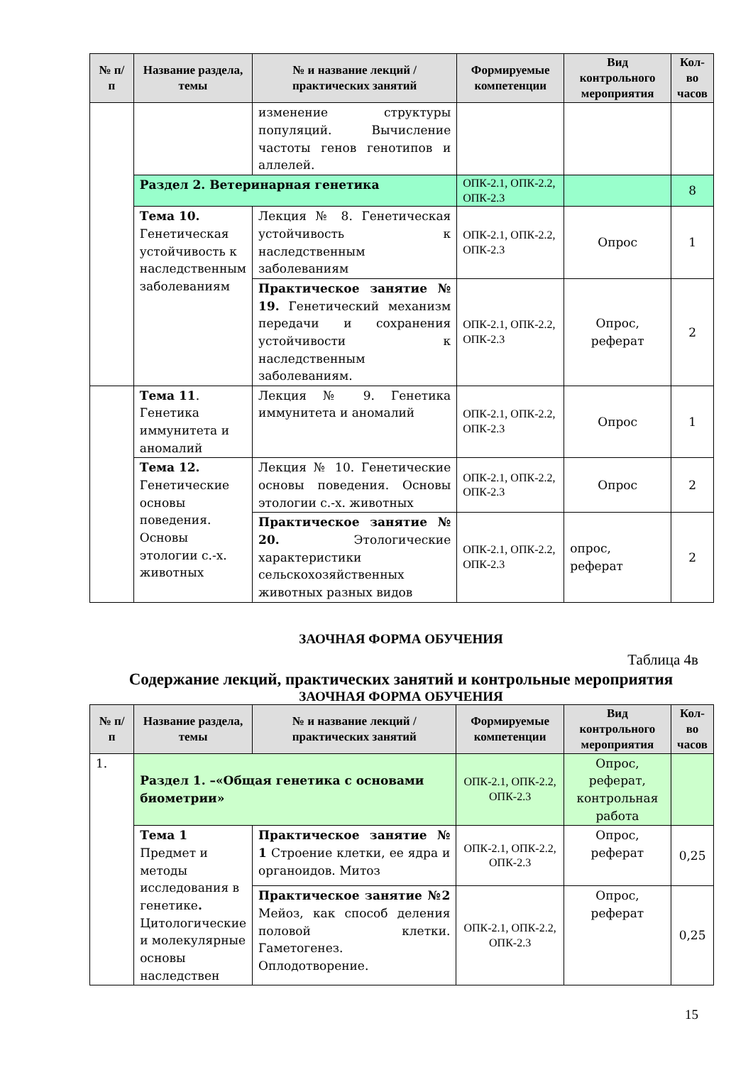| № п/п | Название раздела, темы | № и название лекций / практических занятий | Формируемые компетенции | Вид контрольного мероприятия | Кол-во часов |
| --- | --- | --- | --- | --- | --- |
| | | изменение структуры популяций. Вычисление частоты генов генотипов и аллелей. | | | |
| | Раздел 2. Ветеринарная генетика | | ОПК-2.1, ОПК-2.2, ОПК-2.3 | | 8 |
| | Тема 10. Генетическая устойчивость к наследственным заболеваниям | Лекция № 8. Генетическая устойчивость к наследственным заболеваниям | ОПК-2.1, ОПК-2.2, ОПК-2.3 | Опрос | 1 |
| | | Практическое занятие № 19. Генетический механизм передачи и сохранения устойчивости к наследственным заболеваниям. | ОПК-2.1, ОПК-2.2, ОПК-2.3 | Опрос, реферат | 2 |
| | Тема 11 . Генетика иммунитета и аномалий | Лекция № 9. Генетика иммунитета и аномалий | ОПК-2.1, ОПК-2.2, ОПК-2.3 | Опрос | 1 |
| | Тема 12. Генетические основы поведения. Основы этологии с.-х. животных | Лекция № 10. Генетические основы поведения. Основы этологии с.-х. животных | ОПК-2.1, ОПК-2.2, ОПК-2.3 | Опрос | 2 |
| | | Практическое занятие № 20. Этологические характеристики сельскохозяйственных животных разных видов | ОПК-2.1, ОПК-2.2, ОПК-2.3 | опрос, реферат | 2 |
ЗАОЧНАЯ ФОРМА ОБУЧЕНИЯ
Таблица 4в
Содержание лекций, практических занятий и контрольные мероприятия
ЗАОЧНАЯ ФОРМА ОБУЧЕНИЯ
| № п/п | Название раздела, темы | № и название лекций / практических занятий | Формируемые компетенции | Вид контрольного мероприятия | Кол-во часов |
| --- | --- | --- | --- | --- | --- |
| 1. | Раздел 1. –«Общая генетика с основами биометрии» | | ОПК-2.1, ОПК-2.2, ОПК-2.3 | Опрос, реферат, контрольная работа | |
| | Тема 1 Предмет и методы исследования в генетике . Цитологические и молекулярные основы наследствен | Практическое занятие № 1 Строение клетки, ее ядра и органоидов. Митоз | ОПК-2.1, ОПК-2.2, ОПК-2.3 | Опрос, реферат | 0,25 |
| | | Практическое занятие №2 Мейоз, как способ деления половой клетки. Гаметогенез. Оплодотворение. | ОПК-2.1, ОПК-2.2, ОПК-2.3 | Опрос, реферат | 0,25 |
15